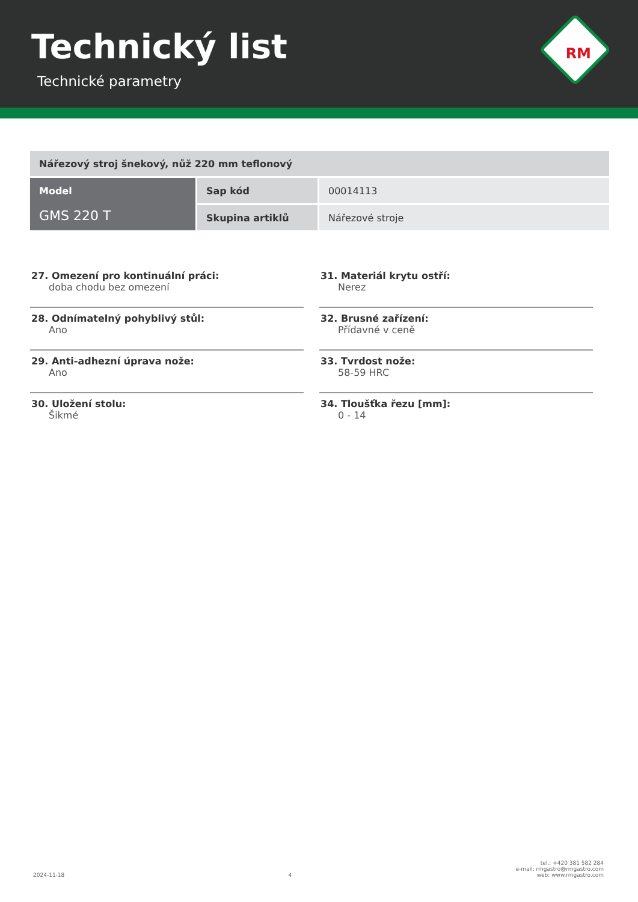Technický list
Technické parametry
RM
| Nářezový stroj šnekový, nůž 220 mm teflonový | | |
| Model GMS 220 T | Sap kód | 00014113 |
| | Skupina artiklů | Nářezové stroje |
27. Omezení pro kontinuální práci:
doba chodu bez omezení
28. Odnímatelný pohyblivý stůl:
Ano
29. Anti-adhezní úprava nože:
Ano
30. Uložení stolu:
Šikmé
31. Materiál krytu ostří:
Nerez
32. Brusné zařízení:
Přídavné v ceně
33. Tvrdost nože:
58-59 HRC
34. Tloušťka řezu [mm]:
0 - 14
2024-11-18 4 tel.: +420 381 582 284
e-mail: rmgastro@rmgastro.com
web: www.rmgastro.com